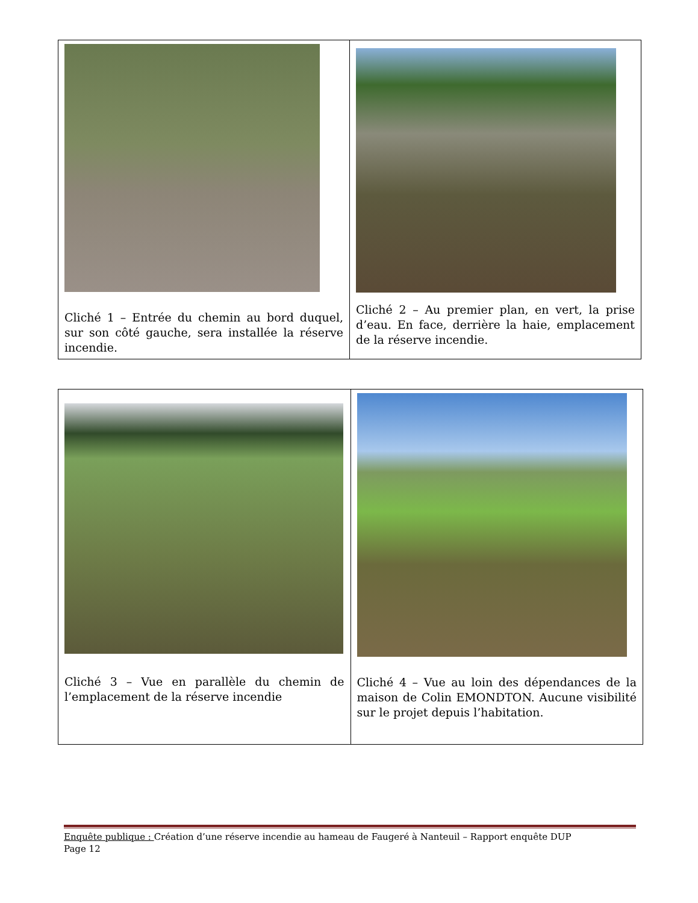| Cliché 1 – Entrée du chemin au bord duquel, sur son côté gauche, sera installée la réserve incendie. | Cliché 2 – Au premier plan, en vert, la prise d’eau. En face, derrière la haie, emplacement de la réserve incendie. |
| Cliché 3 – Vue en parallèle du chemin de l’emplacement de la réserve incendie | Cliché 4 – Vue au loin des dépendances de la maison de Colin EMONDTON. Aucune visibilité sur le projet depuis l’habitation. |
Enquête publique : Création d’une réserve incendie au hameau de Faugeré à Nanteuil – Rapport enquête DUP
Page 12